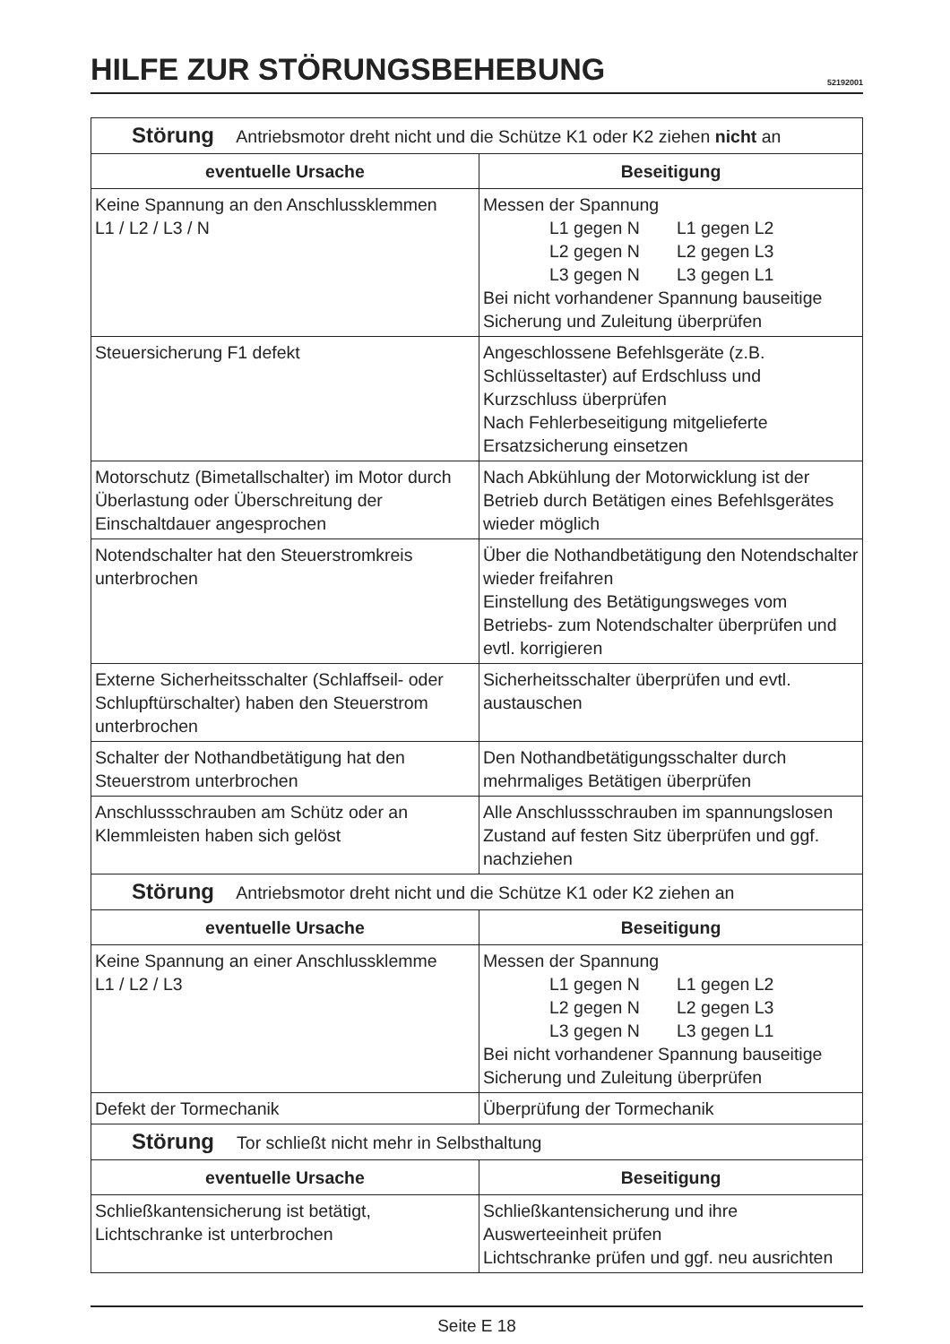HILFE ZUR STÖRUNGSBEHEBUNG
52192001
| Störung Antriebsmotor dreht nicht und die Schütze K1 oder K2 ziehen nicht an | |
| eventuelle Ursache | Beseitigung |
| Keine Spannung an den Anschlussklemmen L1 / L2 / L3 / N | Messen der Spannung L1 gegen N L1 gegen L2 L2 gegen N L2 gegen L3 L3 gegen N L3 gegen L1 Bei nicht vorhandener Spannung bauseitige Sicherung und Zuleitung überprüfen |
| Steuersicherung F1 defekt | Angeschlossene Befehlsgeräte (z.B. Schlüsseltaster) auf Erdschluss und Kurzschluss überprüfen Nach Fehlerbeseitigung mitgelieferte Ersatzsicherung einsetzen |
| Motorschutz (Bimetallschalter) im Motor durch Überlastung oder Überschreitung der Einschaltdauer angesprochen | Nach Abkühlung der Motorwicklung ist der Betrieb durch Betätigen eines Befehlsgerätes wieder möglich |
| Notendschalter hat den Steuerstromkreis unterbrochen | Über die Nothandbetätigung den Notendschalter wieder freifahren Einstellung des Betätigungsweges vom Betriebs- zum Notendschalter überprüfen und evtl. korrigieren |
| Externe Sicherheitsschalter (Schlaffseil- oder Schlupftürschalter) haben den Steuerstrom unterbrochen | Sicherheitsschalter überprüfen und evtl. austauschen |
| Schalter der Nothandbetätigung hat den Steuerstrom unterbrochen | Den Nothandbetätigungsschalter durch mehrmaliges Betätigen überprüfen |
| Anschlussschrauben am Schütz oder an Klemmleisten haben sich gelöst | Alle Anschlussschrauben im spannungslosen Zustand auf festen Sitz überprüfen und ggf. nachziehen |
| Störung Antriebsmotor dreht nicht und die Schütze K1 oder K2 ziehen an | |
| eventuelle Ursache | Beseitigung |
| Keine Spannung an einer Anschlussklemme L1 / L2 / L3 | Messen der Spannung L1 gegen N L1 gegen L2 L2 gegen N L2 gegen L3 L3 gegen N L3 gegen L1 Bei nicht vorhandener Spannung bauseitige Sicherung und Zuleitung überprüfen |
| Defekt der Tormechanik | Überprüfung der Tormechanik |
| Störung Tor schließt nicht mehr in Selbsthaltung | |
| eventuelle Ursache | Beseitigung |
| Schließkantensicherung ist betätigt, Lichtschranke ist unterbrochen | Schließkantensicherung und ihre Auswerteeinheit prüfen Lichtschranke prüfen und ggf. neu ausrichten |
Seite E 18